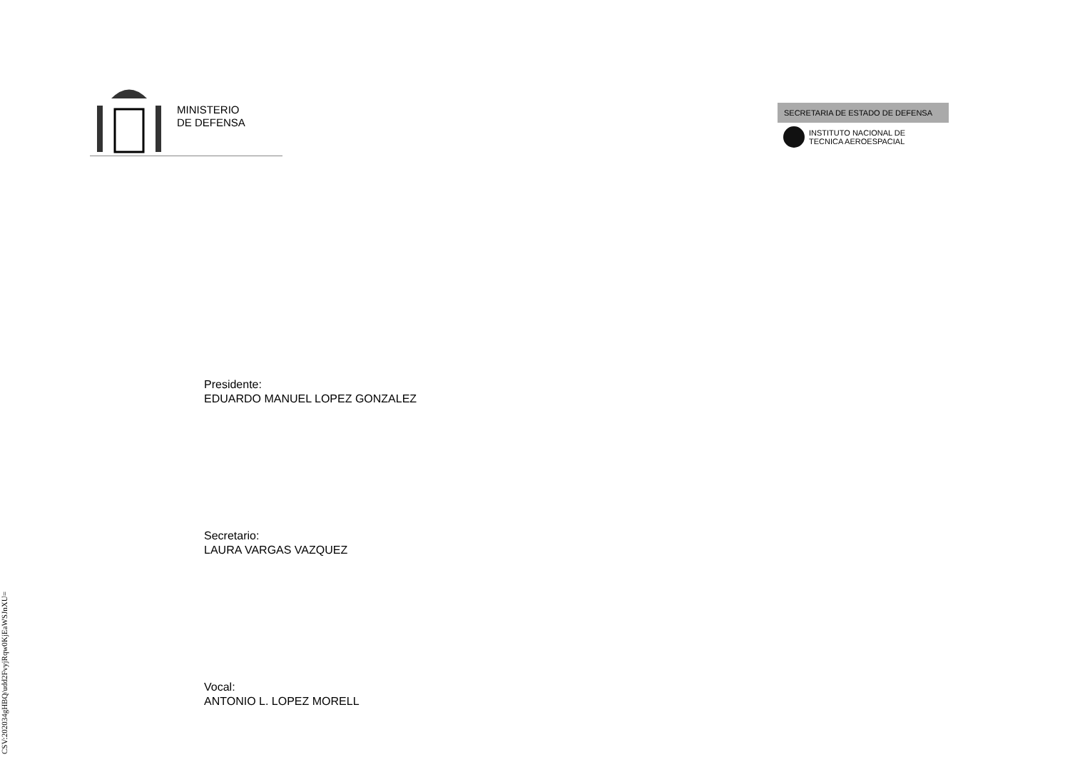MINISTERIO
DE DEFENSA
SECRETARIA DE ESTADO DE DEFENSA
INSTITUTO NACIONAL DE
TECNICA AEROESPACIAL
Presidente:
EDUARDO MANUEL LOPEZ GONZALEZ
Secretario:
LAURA VARGAS VAZQUEZ
Vocal:
ANTONIO L. LOPEZ MORELL
CSV:202034gHBQ/udd2FvyjRqw0KjEaWSJnXU=